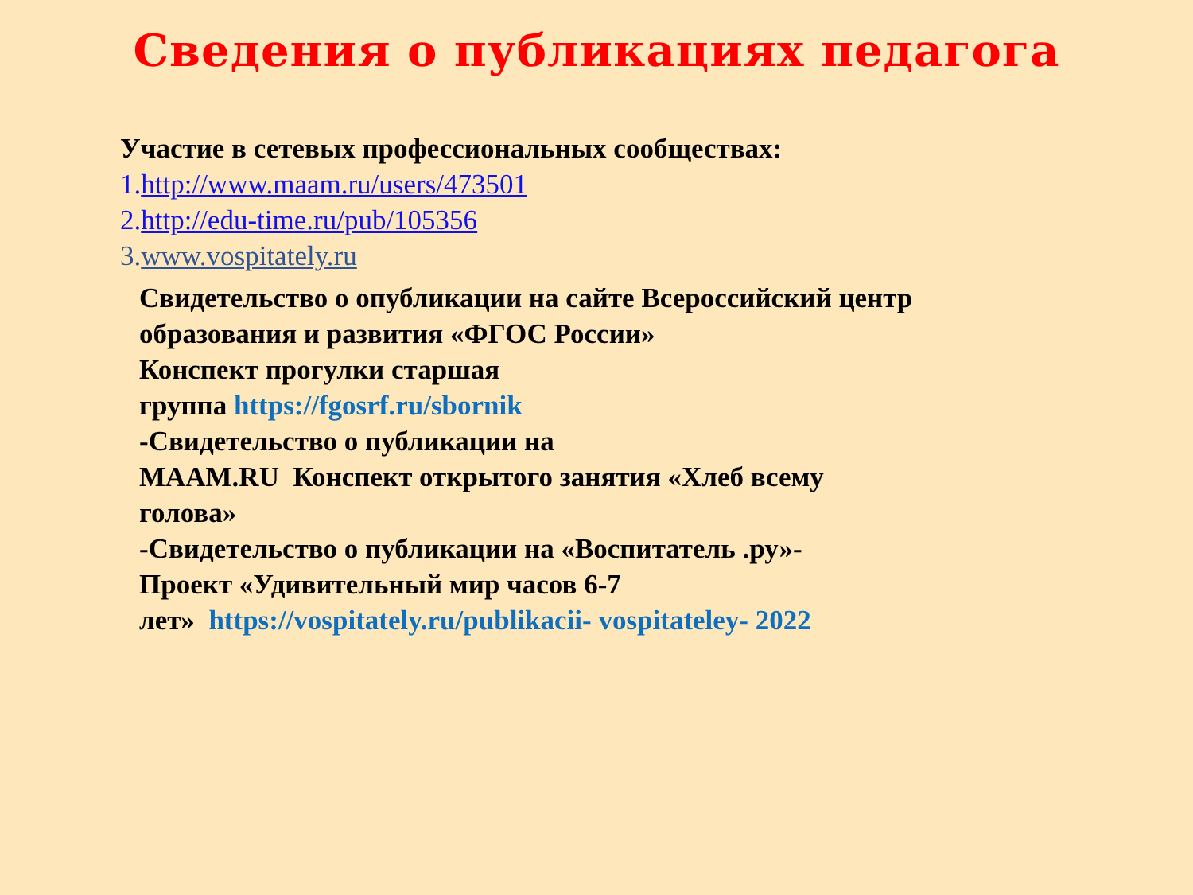Сведения о публикациях педагога
Участие в сетевых профессиональных сообществах:
1.http://www.maam.ru/users/473501
2.http://edu-time.ru/pub/105356
3.www.vospitately.ru
Свидетельство о опубликации на сайте Всероссийский центр образования и развития «ФГОС России»
Конспект прогулки старшая
группа https://fgosrf.ru/sbornik
-Свидетельство о публикации на
MAAM.RU Конспект открытого занятия «Хлеб всему голова»
-Свидетельство о публикации на «Воспитатель .ру»-
Проект «Удивительный мир часов 6-7
лет» https://vospitately.ru/publikacii- vospitateley- 2022